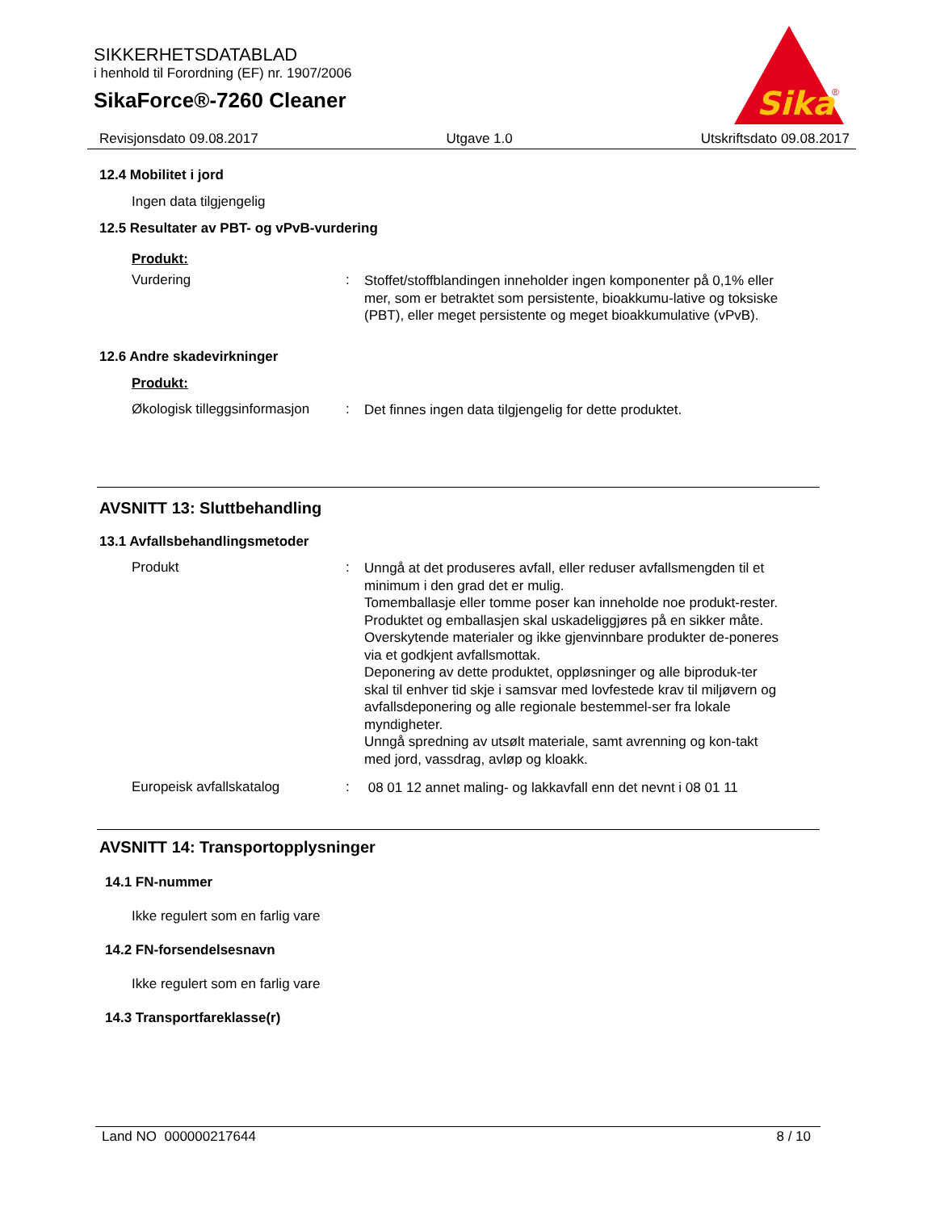SIKKERHETSDATABLAD
i henhold til Forordning (EF) nr. 1907/2006
SikaForce®-7260 Cleaner
Sika
®
Revisjonsdato 09.08.2017 Utgave 1.0 Utskriftsdato 09.08.2017
12.4 Mobilitet i jord
Ingen data tilgjengelig
12.5 Resultater av PBT- og vPvB-vurdering
Produkt:
Vurdering: Stoffet/stoffblandingen inneholder ingen komponenter på 0,1% eller mer, som er betraktet som persistente, bioakkumu-lative og toksiske (PBT), eller meget persistente og meget bioakkumulative (vPvB).
12.6 Andre skadevirkninger
Produkt:
Økologisk tilleggsinformasjon: Det finnes ingen data tilgjengelig for dette produktet.
AVSNITT 13: Sluttbehandling
13.1 Avfallsbehandlingsmetoder
Produkt: Unngå at det produseres avfall, eller reduser avfallsmengden til et minimum i den grad det er mulig.
Tomemballasje eller tomme poser kan inneholde noe produkt-rester.
Produktet og emballasjen skal uskadeliggjøres på en sikker måte.
Overskytende materialer og ikke gjenvinnbare produkter de-poneres via et godkjent avfallsmottak.
Deponering av dette produktet, oppløsninger og alle biproduk-ter skal til enhver tid skje i samsvar med lovfestede krav til miljøvern og avfallsdeponering og alle regionale bestemmel-ser fra lokale myndigheter.
Unngå spredning av utsølt materiale, samt avrenning og kon-takt med jord, vassdrag, avløp og kloakk.
Europeisk avfallskatalog: 08 01 12 annet maling- og lakkavfall enn det nevnt i 08 01 11
AVSNITT 14: Transportopplysninger
14.1 FN-nummer
Ikke regulert som en farlig vare
14.2 FN-forsendelsesnavn
Ikke regulert som en farlig vare
14.3 Transportfareklasse(r)
Land NO 000000217644 8 / 10